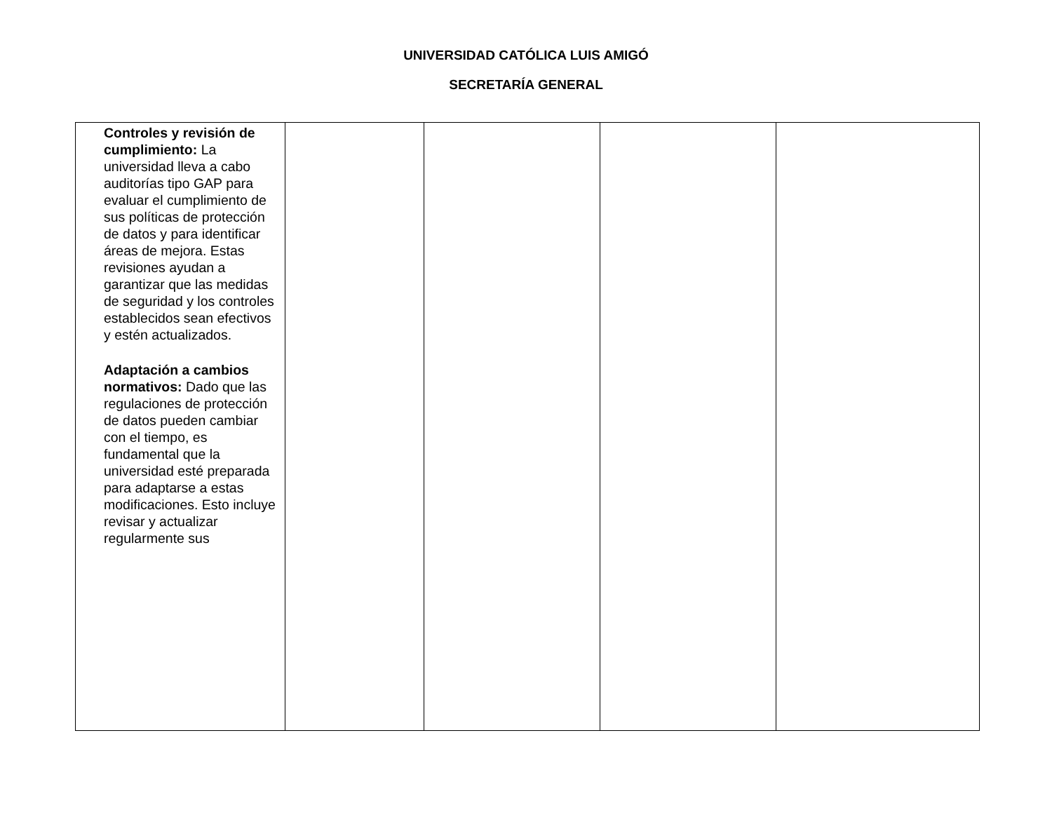UNIVERSIDAD CATÓLICA LUIS AMIGÓ
SECRETARÍA GENERAL
| Controles y revisión de cumplimiento: La universidad lleva a cabo auditorías tipo GAP para evaluar el cumplimiento de sus políticas de protección de datos y para identificar áreas de mejora. Estas revisiones ayudan a garantizar que las medidas de seguridad y los controles establecidos sean efectivos y estén actualizados. Adaptación a cambios normativos: Dado que las regulaciones de protección de datos pueden cambiar con el tiempo, es fundamental que la universidad esté preparada para adaptarse a estas modificaciones. Esto incluye revisar y actualizar regularmente sus | | | | |